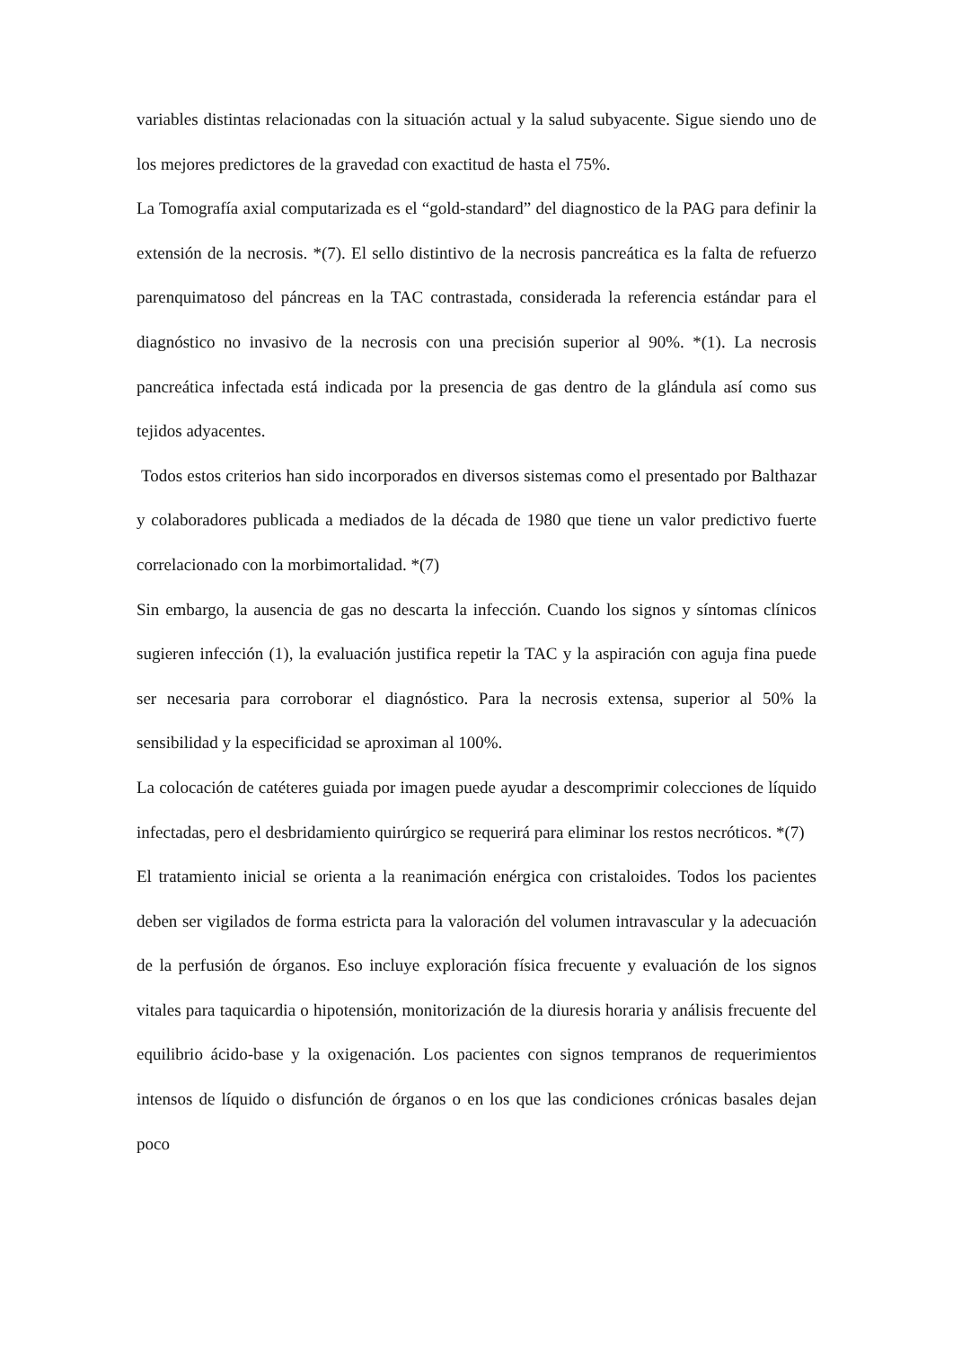variables distintas relacionadas con la situación actual y la salud subyacente. Sigue siendo uno de los mejores predictores de la gravedad con exactitud de hasta el 75%.
La Tomografía axial computarizada es el “gold-standard” del diagnostico de la PAG para definir la extensión de la necrosis. *(7). El sello distintivo de la necrosis pancreática es la falta de refuerzo parenquimatoso del páncreas en la TAC contrastada, considerada la referencia estándar para el diagnóstico no invasivo de la necrosis con una precisión superior al 90%. *(1). La necrosis pancreática infectada está indicada por la presencia de gas dentro de la glándula así como sus tejidos adyacentes.
Todos estos criterios han sido incorporados en diversos sistemas como el presentado por Balthazar y colaboradores publicada a mediados de la década de 1980 que tiene un valor predictivo fuerte correlacionado con la morbimortalidad. *(7)
Sin embargo, la ausencia de gas no descarta la infección. Cuando los signos y síntomas clínicos sugieren infección (1), la evaluación justifica repetir la TAC y la aspiración con aguja fina puede ser necesaria para corroborar el diagnóstico. Para la necrosis extensa, superior al 50% la sensibilidad y la especificidad se aproximan al 100%.
La colocación de catéteres guiada por imagen puede ayudar a descomprimir colecciones de líquido infectadas, pero el desbridamiento quirúrgico se requerirá para eliminar los restos necróticos. *(7)
El tratamiento inicial se orienta a la reanimación enérgica con cristaloides. Todos los pacientes deben ser vigilados de forma estricta para la valoración del volumen intravascular y la adecuación de la perfusión de órganos. Eso incluye exploración física frecuente y evaluación de los signos vitales para taquicardia o hipotensión, monitorización de la diuresis horaria y análisis frecuente del equilibrio ácido-base y la oxigenación. Los pacientes con signos tempranos de requerimientos intensos de líquido o disfunción de órganos o en los que las condiciones crónicas basales dejan poco